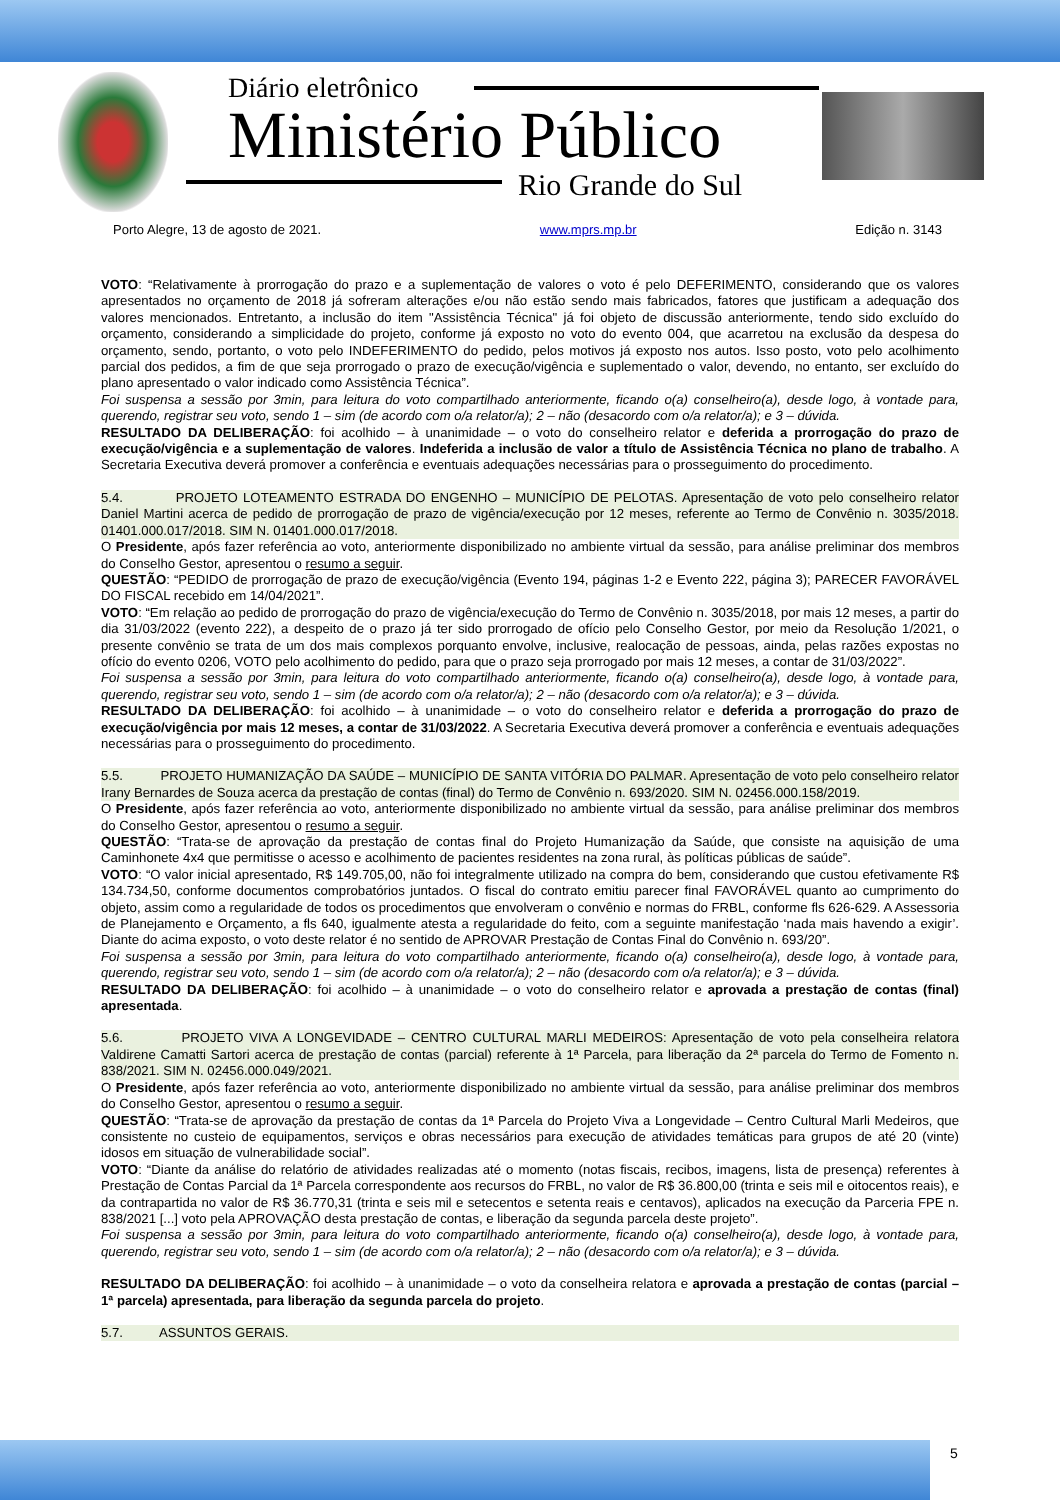Diário eletrônico
Ministério Público
Rio Grande do Sul
Porto Alegre, 13 de agosto de 2021. www.mprs.mp.br Edição n. 3143
VOTO: “Relativamente à prorrogação do prazo e a suplementação de valores o voto é pelo DEFERIMENTO, considerando que os valores apresentados no orçamento de 2018 já sofreram alterações e/ou não estão sendo mais fabricados, fatores que justificam a adequação dos valores mencionados. Entretanto, a inclusão do item "Assistência Técnica" já foi objeto de discussão anteriormente, tendo sido excluído do orçamento, considerando a simplicidade do projeto, conforme já exposto no voto do evento 004, que acarretou na exclusão da despesa do orçamento, sendo, portanto, o voto pelo INDEFERIMENTO do pedido, pelos motivos já exposto nos autos. Isso posto, voto pelo acolhimento parcial dos pedidos, a fim de que seja prorrogado o prazo de execução/vigência e suplementado o valor, devendo, no entanto, ser excluído do plano apresentado o valor indicado como Assistência Técnica”.
Foi suspensa a sessão por 3min, para leitura do voto compartilhado anteriormente, ficando o(a) conselheiro(a), desde logo, à vontade para, querendo, registrar seu voto, sendo 1 – sim (de acordo com o/a relator/a); 2 – não (desacordo com o/a relator/a); e 3 – dúvida.
RESULTADO DA DELIBERAÇÃO: foi acolhido – à unanimidade – o voto do conselheiro relator e deferida a prorrogação do prazo de execução/vigência e a suplementação de valores. Indeferida a inclusão de valor a título de Assistência Técnica no plano de trabalho. A Secretaria Executiva deverá promover a conferência e eventuais adequações necessárias para o prosseguimento do procedimento.
5.4. PROJETO LOTEAMENTO ESTRADA DO ENGENHO – MUNICÍPIO DE PELOTAS. Apresentação de voto pelo conselheiro relator Daniel Martini acerca de pedido de prorrogação de prazo de vigência/execução por 12 meses, referente ao Termo de Convênio n. 3035/2018. 01401.000.017/2018. SIM N. 01401.000.017/2018.
O Presidente, após fazer referência ao voto, anteriormente disponibilizado no ambiente virtual da sessão, para análise preliminar dos membros do Conselho Gestor, apresentou o resumo a seguir.
QUESTÃO: “PEDIDO de prorrogação de prazo de execução/vigência (Evento 194, páginas 1-2 e Evento 222, página 3); PARECER FAVORÁVEL DO FISCAL recebido em 14/04/2021”.
VOTO: “Em relação ao pedido de prorrogação do prazo de vigência/execução do Termo de Convênio n. 3035/2018, por mais 12 meses, a partir do dia 31/03/2022 (evento 222), a despeito de o prazo já ter sido prorrogado de ofício pelo Conselho Gestor, por meio da Resolução 1/2021, o presente convênio se trata de um dos mais complexos porquanto envolve, inclusive, realocação de pessoas, ainda, pelas razões expostas no ofício do evento 0206, VOTO pelo acolhimento do pedido, para que o prazo seja prorrogado por mais 12 meses, a contar de 31/03/2022”.
Foi suspensa a sessão por 3min, para leitura do voto compartilhado anteriormente, ficando o(a) conselheiro(a), desde logo, à vontade para, querendo, registrar seu voto, sendo 1 – sim (de acordo com o/a relator/a); 2 – não (desacordo com o/a relator/a); e 3 – dúvida.
RESULTADO DA DELIBERAÇÃO: foi acolhido – à unanimidade – o voto do conselheiro relator e deferida a prorrogação do prazo de execução/vigência por mais 12 meses, a contar de 31/03/2022. A Secretaria Executiva deverá promover a conferência e eventuais adequações necessárias para o prosseguimento do procedimento.
5.5. PROJETO HUMANIZAÇÃO DA SAÚDE – MUNICÍPIO DE SANTA VITÓRIA DO PALMAR. Apresentação de voto pelo conselheiro relator Irany Bernardes de Souza acerca da prestação de contas (final) do Termo de Convênio n. 693/2020. SIM N. 02456.000.158/2019.
O Presidente, após fazer referência ao voto, anteriormente disponibilizado no ambiente virtual da sessão, para análise preliminar dos membros do Conselho Gestor, apresentou o resumo a seguir.
QUESTÃO: “Trata-se de aprovação da prestação de contas final do Projeto Humanização da Saúde, que consiste na aquisição de uma Caminhonete 4x4 que permitisse o acesso e acolhimento de pacientes residentes na zona rural, às políticas públicas de saúde”.
VOTO: “O valor inicial apresentado, R$ 149.705,00, não foi integralmente utilizado na compra do bem, considerando que custou efetivamente R$ 134.734,50, conforme documentos comprobatórios juntados. O fiscal do contrato emitiu parecer final FAVORÁVEL quanto ao cumprimento do objeto, assim como a regularidade de todos os procedimentos que envolveram o convênio e normas do FRBL, conforme fls 626-629. A Assessoria de Planejamento e Orçamento, a fls 640, igualmente atesta a regularidade do feito, com a seguinte manifestação ‘nada mais havendo a exigir’. Diante do acima exposto, o voto deste relator é no sentido de APROVAR Prestação de Contas Final do Convênio n. 693/20”.
Foi suspensa a sessão por 3min, para leitura do voto compartilhado anteriormente, ficando o(a) conselheiro(a), desde logo, à vontade para, querendo, registrar seu voto, sendo 1 – sim (de acordo com o/a relator/a); 2 – não (desacordo com o/a relator/a); e 3 – dúvida.
RESULTADO DA DELIBERAÇÃO: foi acolhido – à unanimidade – o voto do conselheiro relator e aprovada a prestação de contas (final) apresentada.
5.6. PROJETO VIVA A LONGEVIDADE – CENTRO CULTURAL MARLI MEDEIROS: Apresentação de voto pela conselheira relatora Valdirene Camatti Sartori acerca de prestação de contas (parcial) referente à 1ª Parcela, para liberação da 2ª parcela do Termo de Fomento n. 838/2021. SIM N. 02456.000.049/2021.
O Presidente, após fazer referência ao voto, anteriormente disponibilizado no ambiente virtual da sessão, para análise preliminar dos membros do Conselho Gestor, apresentou o resumo a seguir.
QUESTÃO: “Trata-se de aprovação da prestação de contas da 1ª Parcela do Projeto Viva a Longevidade – Centro Cultural Marli Medeiros, que consistente no custeio de equipamentos, serviços e obras necessários para execução de atividades temáticas para grupos de até 20 (vinte) idosos em situação de vulnerabilidade social”.
VOTO: “Diante da análise do relatório de atividades realizadas até o momento (notas fiscais, recibos, imagens, lista de presença) referentes à Prestação de Contas Parcial da 1ª Parcela correspondente aos recursos do FRBL, no valor de R$ 36.800,00 (trinta e seis mil e oitocentos reais), e da contrapartida no valor de R$ 36.770,31 (trinta e seis mil e setecentos e setenta reais e centavos), aplicados na execução da Parceria FPE n. 838/2021 [...] voto pela APROVAÇÃO desta prestação de contas, e liberação da segunda parcela deste projeto”.
Foi suspensa a sessão por 3min, para leitura do voto compartilhado anteriormente, ficando o(a) conselheiro(a), desde logo, à vontade para, querendo, registrar seu voto, sendo 1 – sim (de acordo com o/a relator/a); 2 – não (desacordo com o/a relator/a); e 3 – dúvida.
RESULTADO DA DELIBERAÇÃO: foi acolhido – à unanimidade – o voto da conselheira relatora e aprovada a prestação de contas (parcial – 1ª parcela) apresentada, para liberação da segunda parcela do projeto.
5.7. ASSUNTOS GERAIS.
5